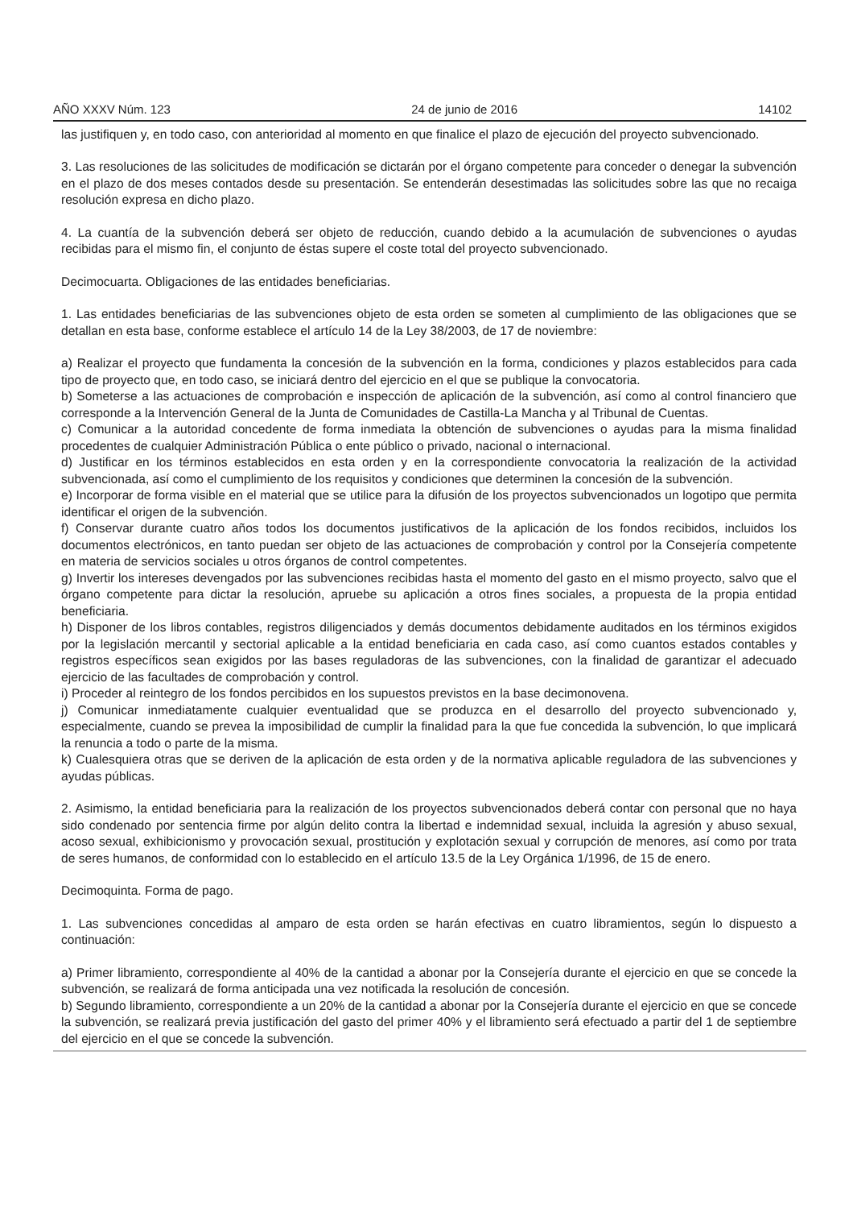AÑO XXXV Núm. 123 24 de junio de 2016 14102
las justifiquen y, en todo caso, con anterioridad al momento en que finalice el plazo de ejecución del proyecto subvencionado.
3. Las resoluciones de las solicitudes de modificación se dictarán por el órgano competente para conceder o denegar la subvención en el plazo de dos meses contados desde su presentación. Se entenderán desestimadas las solicitudes sobre las que no recaiga resolución expresa en dicho plazo.
4. La cuantía de la subvención deberá ser objeto de reducción, cuando debido a la acumulación de subvenciones o ayudas recibidas para el mismo fin, el conjunto de éstas supere el coste total del proyecto subvencionado.
Decimocuarta. Obligaciones de las entidades beneficiarias.
1. Las entidades beneficiarias de las subvenciones objeto de esta orden se someten al cumplimiento de las obligaciones que se detallan en esta base, conforme establece el artículo 14 de la Ley 38/2003, de 17 de noviembre:
a) Realizar el proyecto que fundamenta la concesión de la subvención en la forma, condiciones y plazos establecidos para cada tipo de proyecto que, en todo caso, se iniciará dentro del ejercicio en el que se publique la convocatoria.
b) Someterse a las actuaciones de comprobación e inspección de aplicación de la subvención, así como al control financiero que corresponde a la Intervención General de la Junta de Comunidades de Castilla-La Mancha y al Tribunal de Cuentas.
c) Comunicar a la autoridad concedente de forma inmediata la obtención de subvenciones o ayudas para la misma finalidad procedentes de cualquier Administración Pública o ente público o privado, nacional o internacional.
d) Justificar en los términos establecidos en esta orden y en la correspondiente convocatoria la realización de la actividad subvencionada, así como el cumplimiento de los requisitos y condiciones que determinen la concesión de la subvención.
e) Incorporar de forma visible en el material que se utilice para la difusión de los proyectos subvencionados un logotipo que permita identificar el origen de la subvención.
f) Conservar durante cuatro años todos los documentos justificativos de la aplicación de los fondos recibidos, incluidos los documentos electrónicos, en tanto puedan ser objeto de las actuaciones de comprobación y control por la Consejería competente en materia de servicios sociales u otros órganos de control competentes.
g) Invertir los intereses devengados por las subvenciones recibidas hasta el momento del gasto en el mismo proyecto, salvo que el órgano competente para dictar la resolución, apruebe su aplicación a otros fines sociales, a propuesta de la propia entidad beneficiaria.
h) Disponer de los libros contables, registros diligenciados y demás documentos debidamente auditados en los términos exigidos por la legislación mercantil y sectorial aplicable a la entidad beneficiaria en cada caso, así como cuantos estados contables y registros específicos sean exigidos por las bases reguladoras de las subvenciones, con la finalidad de garantizar el adecuado ejercicio de las facultades de comprobación y control.
i) Proceder al reintegro de los fondos percibidos en los supuestos previstos en la base decimonovena.
j) Comunicar inmediatamente cualquier eventualidad que se produzca en el desarrollo del proyecto subvencionado y, especialmente, cuando se prevea la imposibilidad de cumplir la finalidad para la que fue concedida la subvención, lo que implicará la renuncia a todo o parte de la misma.
k) Cualesquiera otras que se deriven de la aplicación de esta orden y de la normativa aplicable reguladora de las subvenciones y ayudas públicas.
2. Asimismo, la entidad beneficiaria para la realización de los proyectos subvencionados deberá contar con personal que no haya sido condenado por sentencia firme por algún delito contra la libertad e indemnidad sexual, incluida la agresión y abuso sexual, acoso sexual, exhibicionismo y provocación sexual, prostitución y explotación sexual y corrupción de menores, así como por trata de seres humanos, de conformidad con lo establecido en el artículo 13.5 de la Ley Orgánica 1/1996, de 15 de enero.
Decimoquinta. Forma de pago.
1. Las subvenciones concedidas al amparo de esta orden se harán efectivas en cuatro libramientos, según lo dispuesto a continuación:
a) Primer libramiento, correspondiente al 40% de la cantidad a abonar por la Consejería durante el ejercicio en que se concede la subvención, se realizará de forma anticipada una vez notificada la resolución de concesión.
b) Segundo libramiento, correspondiente a un 20% de la cantidad a abonar por la Consejería durante el ejercicio en que se concede la subvención, se realizará previa justificación del gasto del primer 40% y el libramiento será efectuado a partir del 1 de septiembre del ejercicio en el que se concede la subvención.